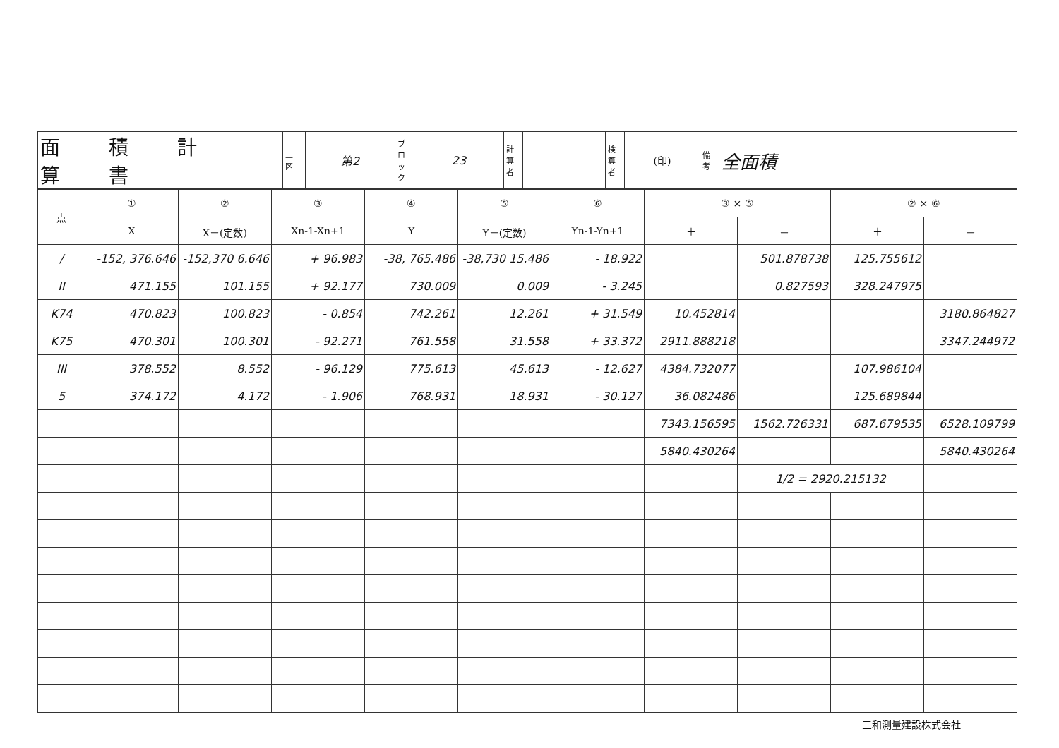| 面 積 計 算 書 | 工 区 | 第2 | ブロック | 23 | 計算者 | | 検算者 | (印) | 備考 | 全面積 |
| 点 | ① | ② | ③ | ④ | ⑤ | ⑥ | ③ × ⑤ | | ② × ⑥ | |
| --- | --- | --- | --- | --- | --- | --- | --- | --- | --- | --- |
| | X | X－(定数) | Xn-1-Xn+1 | Y | Y－(定数) | Yn-1-Yn+1 | ＋ | － | ＋ | － |
| / | -152, 376.646 | -152,370 6.646 | + 96.983 | -38, 765.486 | -38,730 15.486 | - 18.922 | | 501.878738 | 125.755612 | |
| II | 471.155 | 101.155 | + 92.177 | 730.009 | 0.009 | - 3.245 | | 0.827593 | 328.247975 | |
| K74 | 470.823 | 100.823 | - 0.854 | 742.261 | 12.261 | + 31.549 | 10.452814 | | | 3180.864827 |
| K75 | 470.301 | 100.301 | - 92.271 | 761.558 | 31.558 | + 33.372 | 2911.888218 | | | 3347.244972 |
| III | 378.552 | 8.552 | - 96.129 | 775.613 | 45.613 | - 12.627 | 4384.732077 | | 107.986104 | |
| 5 | 374.172 | 4.172 | - 1.906 | 768.931 | 18.931 | - 30.127 | 36.082486 | | 125.689844 | |
| | | | | | | | 7343.156595 | 1562.726331 | 687.679535 | 6528.109799 |
| | | | | | | | 5840.430264 | | | 5840.430264 |
| | | | | | | | | 1/2 = 2920.215132 | | |
三和測量建設株式会社